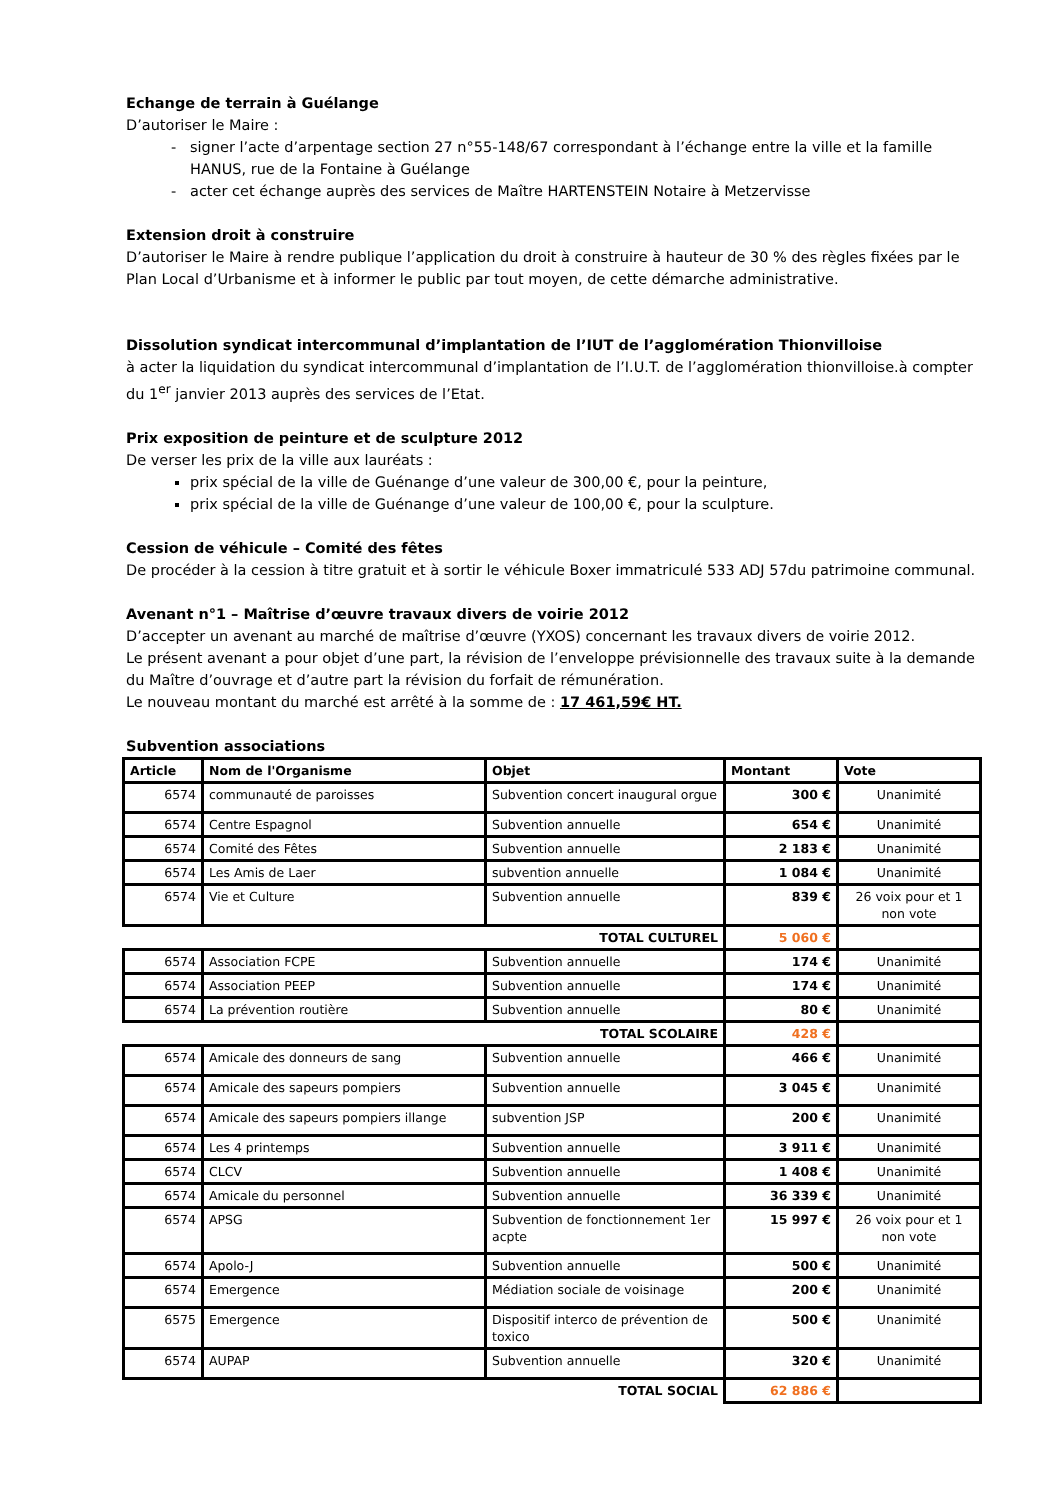Echange de terrain à Guélange
D’autoriser le Maire :
signer l’acte d’arpentage section 27 n°55-148/67 correspondant à l’échange entre la ville et la famille HANUS, rue de la Fontaine à Guélange
acter cet échange auprès des services de Maître HARTENSTEIN Notaire à Metzervisse
Extension droit à construire
D’autoriser le Maire à rendre publique l’application du droit à construire à hauteur de 30 % des règles fixées par le Plan Local d’Urbanisme et à informer le public par tout moyen, de cette démarche administrative.
Dissolution syndicat intercommunal d’implantation de l’IUT de l’agglomération Thionvilloise
à acter la liquidation du syndicat intercommunal d’implantation de l’I.U.T. de l’agglomération thionvilloise.à compter du 1<sup>er</sup> janvier 2013 auprès des services de l’Etat.
Prix exposition de peinture et de sculpture 2012
De verser les prix de la ville aux lauréats :
prix spécial de la ville de Guénange d’une valeur de 300,00 €, pour la peinture,
prix spécial de la ville de Guénange d’une valeur de 100,00 €, pour la sculpture.
Cession de véhicule – Comité des fêtes
De procéder à la cession à titre gratuit et à sortir le véhicule Boxer immatriculé 533 ADJ 57du patrimoine communal.
Avenant n°1 – Maîtrise d’œuvre travaux divers de voirie 2012
D’accepter un avenant au marché de maîtrise d’œuvre (YXOS) concernant les travaux divers de voirie 2012.
Le présent avenant a pour objet d’une part, la révision de l’enveloppe prévisionnelle des travaux suite à la demande du Maître d’ouvrage et d’autre part la révision du forfait de rémunération.
Le nouveau montant du marché est arrêté à la somme de : 17 461,59€ HT.
Subvention associations
| Article | Nom de l'Organisme | Objet | Montant | Vote |
| --- | --- | --- | --- | --- |
| 6574 | communauté de paroisses | Subvention concert inaugural orgue | 300 € | Unanimité |
| 6574 | Centre Espagnol | Subvention annuelle | 654 € | Unanimité |
| 6574 | Comité des Fêtes | Subvention annuelle | 2 183 € | Unanimité |
| 6574 | Les Amis de Laer | subvention annuelle | 1 084 € | Unanimité |
| 6574 | Vie et Culture | Subvention annuelle | 839 € | 26 voix pour et 1 non vote |
| TOTAL CULTUREL | | | 5 060 € | |
| 6574 | Association FCPE | Subvention annuelle | 174 € | Unanimité |
| 6574 | Association PEEP | Subvention annuelle | 174 € | Unanimité |
| 6574 | La prévention routière | Subvention annuelle | 80 € | Unanimité |
| TOTAL SCOLAIRE | | | 428 € | |
| 6574 | Amicale des donneurs de sang | Subvention annuelle | 466 € | Unanimité |
| 6574 | Amicale des sapeurs pompiers | Subvention annuelle | 3 045 € | Unanimité |
| 6574 | Amicale des sapeurs pompiers illange | subvention JSP | 200 € | Unanimité |
| 6574 | Les 4 printemps | Subvention annuelle | 3 911 € | Unanimité |
| 6574 | CLCV | Subvention annuelle | 1 408 € | Unanimité |
| 6574 | Amicale du personnel | Subvention annuelle | 36 339 € | Unanimité |
| 6574 | APSG | Subvention de fonctionnement 1er acpte | 15 997 € | 26 voix pour et 1 non vote |
| 6574 | Apolo-J | Subvention annuelle | 500 € | Unanimité |
| 6574 | Emergence | Médiation sociale de voisinage | 200 € | Unanimité |
| 6575 | Emergence | Dispositif interco de prévention de toxico | 500 € | Unanimité |
| 6574 | AUPAP | Subvention annuelle | 320 € | Unanimité |
| TOTAL SOCIAL | | | 62 886 € | |